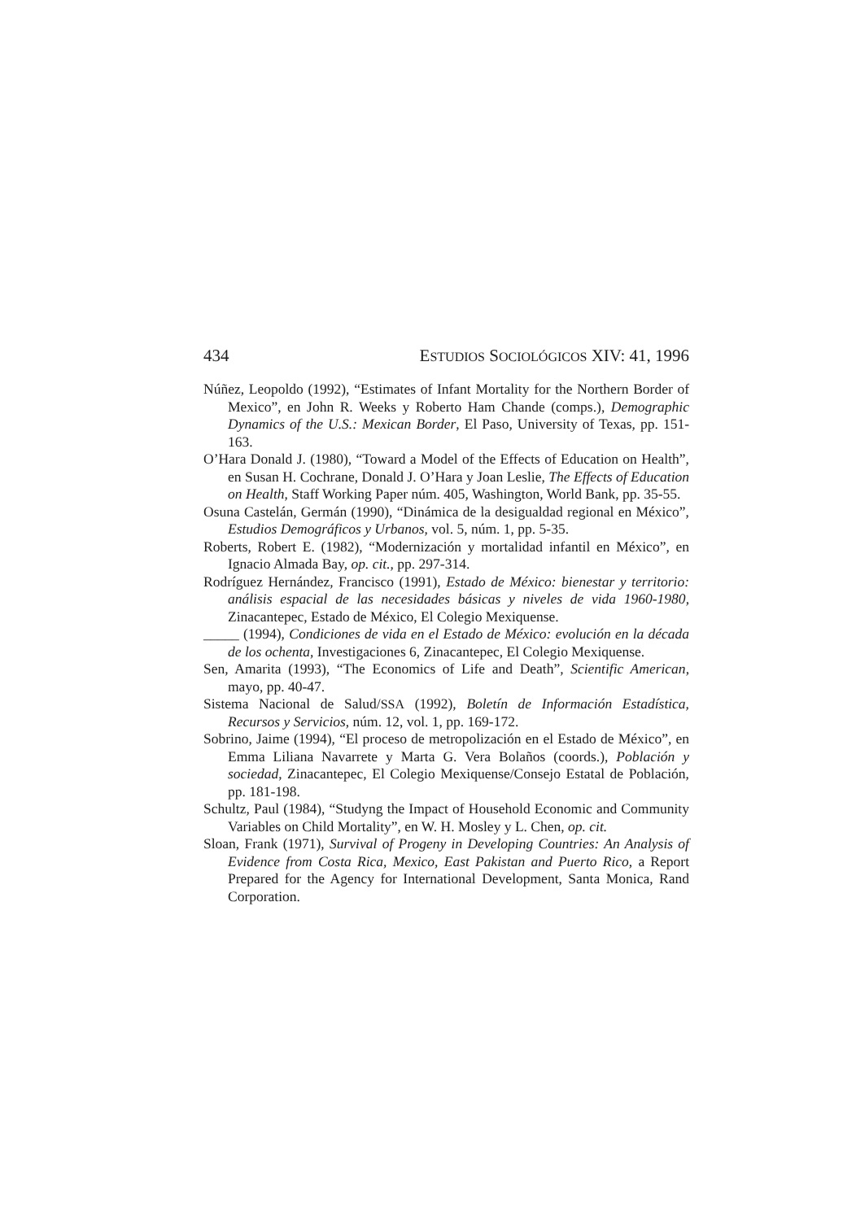434 ESTUDIOS SOCIOLÓGICOS XIV: 41, 1996
Núñez, Leopoldo (1992), “Estimates of Infant Mortality for the Northern Border of Mexico”, en John R. Weeks y Roberto Ham Chande (comps.), Demographic Dynamics of the U.S.: Mexican Border, El Paso, University of Texas, pp. 151-163.
O’Hara Donald J. (1980), “Toward a Model of the Effects of Education on Health”, en Susan H. Cochrane, Donald J. O’Hara y Joan Leslie, The Effects of Education on Health, Staff Working Paper núm. 405, Washington, World Bank, pp. 35-55.
Osuna Castelán, Germán (1990), “Dinámica de la desigualdad regional en México”, Estudios Demográficos y Urbanos, vol. 5, núm. 1, pp. 5-35.
Roberts, Robert E. (1982), “Modernización y mortalidad infantil en México”, en Ignacio Almada Bay, op. cit., pp. 297-314.
Rodríguez Hernández, Francisco (1991), Estado de México: bienestar y territorio: análisis espacial de las necesidades básicas y niveles de vida 1960-1980, Zinacantepec, Estado de México, El Colegio Mexiquense.
_____ (1994), Condiciones de vida en el Estado de México: evolución en la década de los ochenta, Investigaciones 6, Zinacantepec, El Colegio Mexiquense.
Sen, Amarita (1993), “The Economics of Life and Death”, Scientific American, mayo, pp. 40-47.
Sistema Nacional de Salud/SSA (1992), Boletín de Información Estadística, Recursos y Servicios, núm. 12, vol. 1, pp. 169-172.
Sobrino, Jaime (1994), “El proceso de metropolización en el Estado de México”, en Emma Liliana Navarrete y Marta G. Vera Bolaños (coords.), Población y sociedad, Zinacantepec, El Colegio Mexiquense/Consejo Estatal de Población, pp. 181-198.
Schultz, Paul (1984), “Studyng the Impact of Household Economic and Community Variables on Child Mortality”, en W. H. Mosley y L. Chen, op. cit.
Sloan, Frank (1971), Survival of Progeny in Developing Countries: An Analysis of Evidence from Costa Rica, Mexico, East Pakistan and Puerto Rico, a Report Prepared for the Agency for International Development, Santa Monica, Rand Corporation.